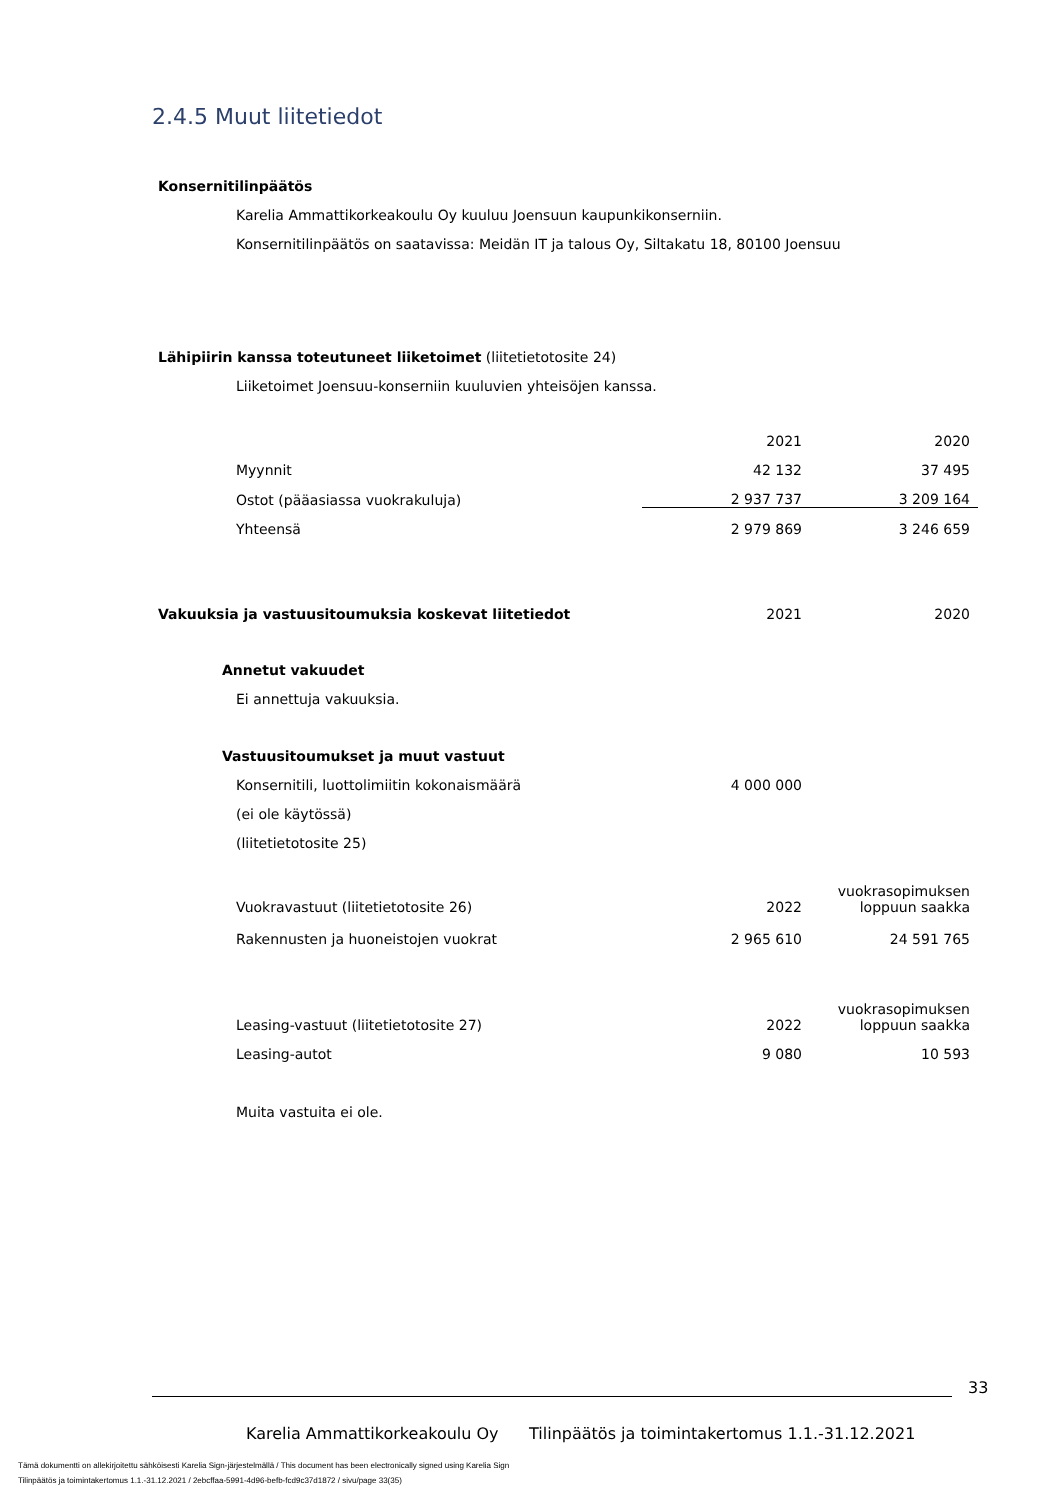2.4.5 Muut liitetiedot
| Konsernitilinpäätös | | |
| Karelia Ammattikorkeakoulu Oy kuuluu Joensuun kaupunkikonserniin. | | |
| Konsernitilinpäätös on saatavissa: Meidän IT ja talous Oy, Siltakatu 18, 80100 Joensuu | | |
| Lähipiirin kanssa toteutuneet liiketoimet (liitetietotosite 24) | | |
| Liiketoimet Joensuu-konserniin kuuluvien yhteisöjen kanssa. | | |
| | 2021 | 2020 |
| Myynnit | 42 132 | 37 495 |
| Ostot (pääasiassa vuokrakuluja) | 2 937 737 | 3 209 164 |
| Yhteensä | 2 979 869 | 3 246 659 |
| Vakuuksia ja vastuusitoumuksia koskevat liitetiedot | 2021 | 2020 |
| Annetut vakuudet | | |
| Ei annettuja vakuuksia. | | |
| Vastuusitoumukset ja muut vastuut | | |
| Konsernitili, luottolimiitin kokonaismäärä | 4 000 000 | |
| (ei ole käytössä) | | |
| (liitetietotosite 25) | | |
| Vuokravastuut (liitetietotosite 26) | 2022 | vuokrasopimuksen loppuun saakka |
| Rakennusten ja huoneistojen vuokrat | 2 965 610 | 24 591 765 |
| Leasing-vastuut (liitetietotosite 27) | 2022 | vuokrasopimuksen loppuun saakka |
| Leasing-autot | 9 080 | 10 593 |
| Muita vastuita ei ole. | | |
33
Karelia Ammattikorkeakoulu Oy Tilinpäätös ja toimintakertomus 1.1.-31.12.2021
Tämä dokumentti on allekirjoitettu sähköisesti Karelia Sign-järjestelmällä / This document has been electronically signed using Karelia Sign
Tilinpäätös ja toimintakertomus 1.1.-31.12.2021 / 2ebcffaa-5991-4d96-befb-fcd9c37d1872 / sivu/page 33(35)